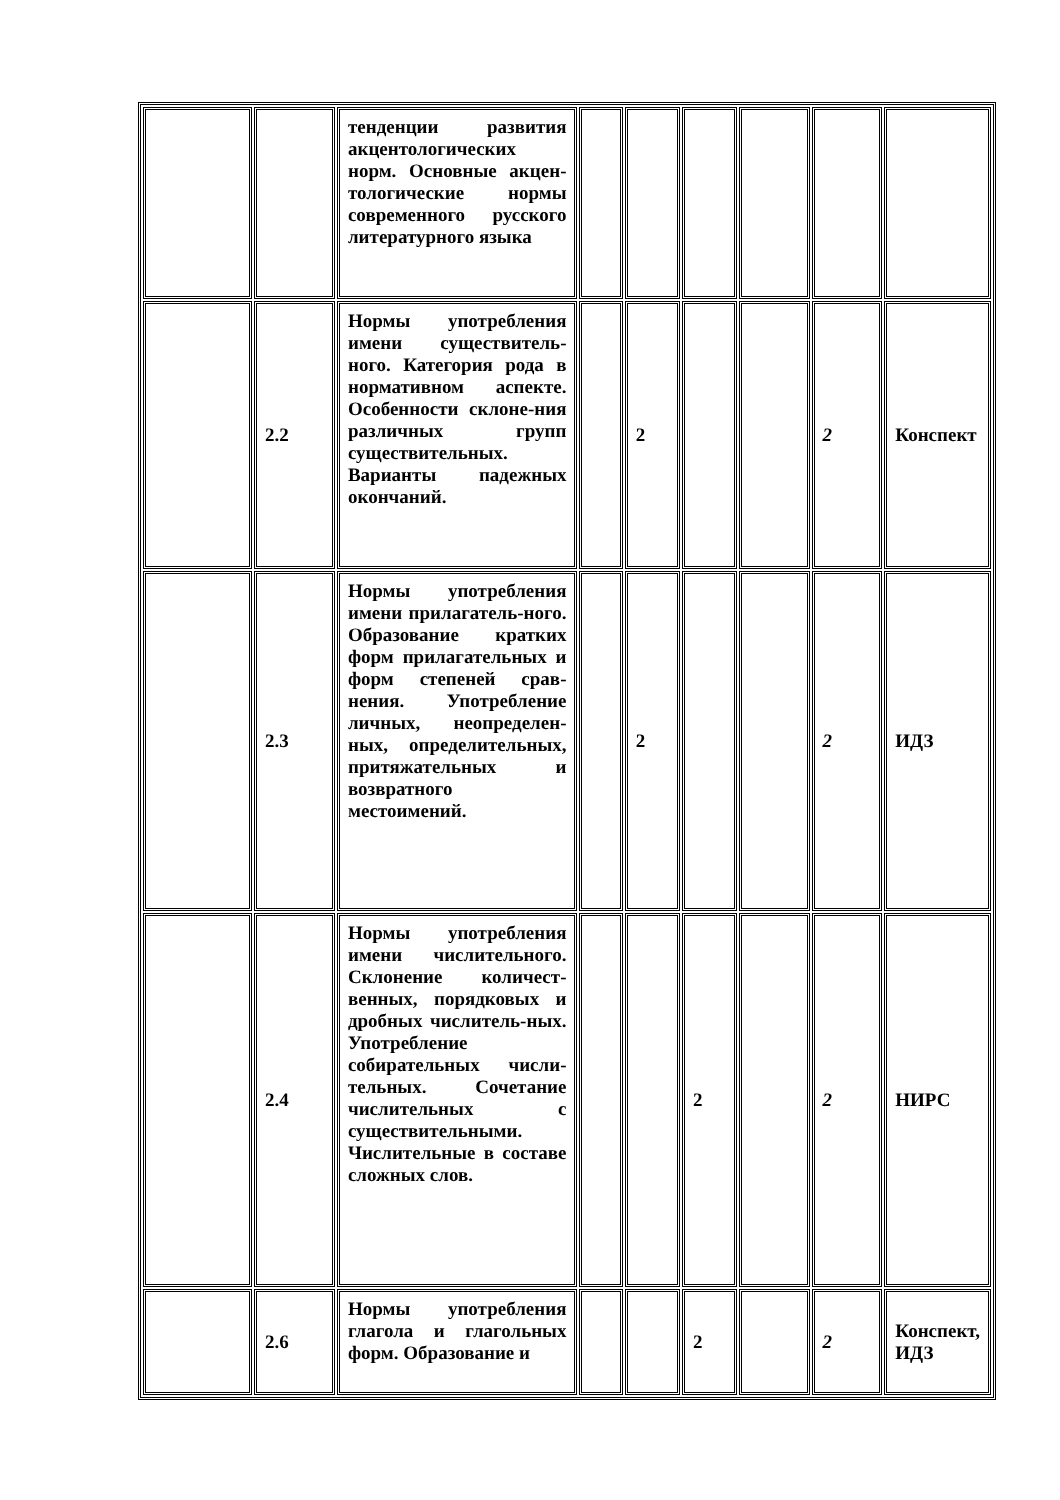| | | тенденции развития акцентологических норм. Основные акцен-тологические нормы современного русского литературного языка | | | | | | |
| | 2.2 | Нормы употребления имени существитель-ного. Категория рода в нормативном аспекте. Особенности склоне-ния различных групп существительных. Варианты падежных окончаний. | | 2 | | | 2 | Конспект |
| | 2.3 | Нормы употребления имени прилагатель-ного. Образование кратких форм прилагательных и форм степеней срав-нения. Употребление личных, неопределен-ных, определительных, притяжательных и возвратного местоимений. | | 2 | | | 2 | ИДЗ |
| | 2.4 | Нормы употребления имени числительного. Склонение количест-венных, порядковых и дробных числитель-ных. Употребление собирательных числи-тельных. Сочетание числительных с существительными. Числительные в составе сложных слов. | | | 2 | | 2 | НИРС |
| | 2.6 | Нормы употребления глагола и глагольных форм. Образование и | | | 2 | | 2 | Конспект, ИДЗ |